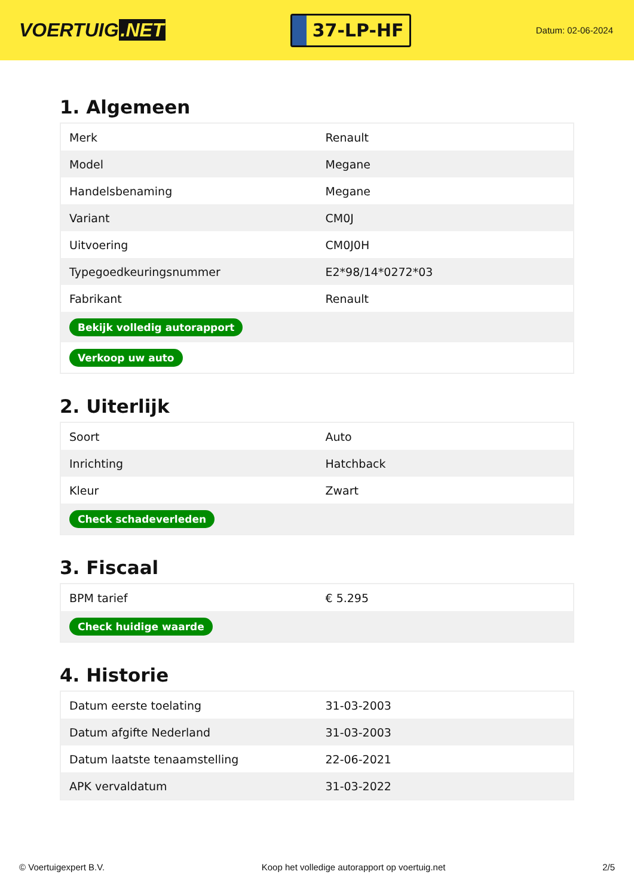VOERTUIG.NET
37-LP-HF
Datum: 02-06-2024
1. Algemeen
| Merk | Renault |
| Model | Megane |
| Handelsbenaming | Megane |
| Variant | CM0J |
| Uitvoering | CM0J0H |
| Typegoedkeuringsnummer | E2*98/14*0272*03 |
| Fabrikant | Renault |
| Bekijk volledig autorapport | |
| Verkoop uw auto | |
2. Uiterlijk
| Soort | Auto |
| Inrichting | Hatchback |
| Kleur | Zwart |
| Check schadeverleden | |
3. Fiscaal
| BPM tarief | € 5.295 |
| Check huidige waarde | |
4. Historie
| Datum eerste toelating | 31-03-2003 |
| Datum afgifte Nederland | 31-03-2003 |
| Datum laatste tenaamstelling | 22-06-2021 |
| APK vervaldatum | 31-03-2022 |
© Voertuigexpert B.V. Koop het volledige autorapport op voertuig.net 2/5